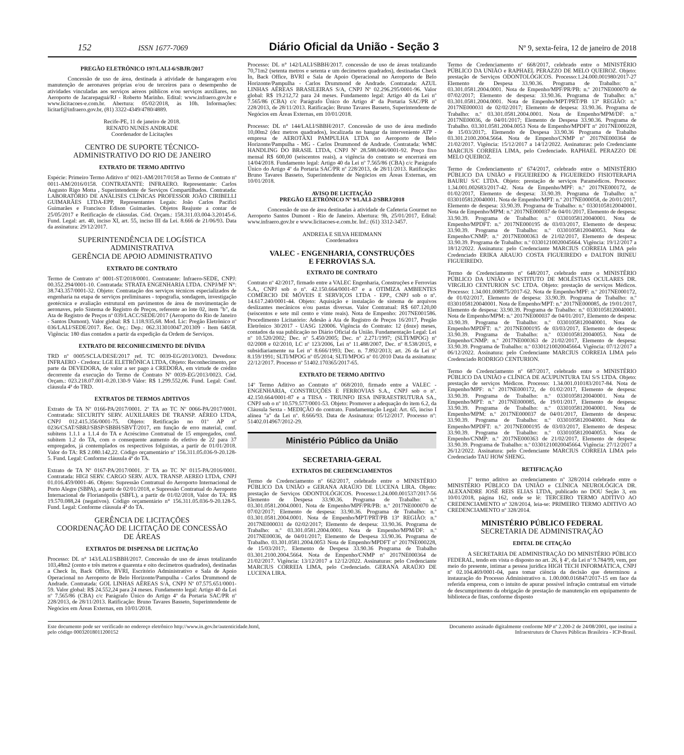152 ISSN 1677-7069 Diário Oficial da União - Seção 3 Nº 9, sexta-feira, 12 de janeiro de 2018
PREGÃO ELETRÔNICO 197/LALI-6/SBJR/2017
Concessão de uso de área, destinada à atividade de hangaragem e/ou manutenção de aeronaves próprias e/ou de terceiros para o desempenho de atividades vinculadas aos serviços aéreos públicos e/ou serviços auxiliares, no Aeroporto de Jacarepaguá/RJ - Roberto Marinho. Edital: www.infraero.gov.br e www.licitacoes-e.com.br. Abertura: 05/02/2018, às 10h. Informações: licitarf@infraero.gov.br, (81) 3322-4349/4780/4889.
Recife-PE, 11 de janeiro de 2018.
RENATO NUNES ANDRADE
Coordenador de Licitações
CENTRO DE SUPORTE TÉCNICO-
ADMINISTRATIVO DO RIO DE JANEIRO
EXTRATO DE TERMO ADITIVO
Espécie: Primeiro Termo Aditivo nº 0021-AM/2017/0158 ao Termo de Contrato nº 0011-AM/2016/0158. CONTRATANTE: INFRAERO. Representante: Carlos Augusto Rigo Motta , Superintendente de Serviços Compartilhados. Contratada: LABORATÓRIO DE ANÁLISES CLÍNICAS PROFESSOR JOÃO CIRIBELLI GUIMARÃES LTDA-EPP, Representantes Legais: João Carlos Pacifici Guimarães e Francisco Edison Guimarães. Objetos Reajuste a contar de 25/05/2017 e Retificação de cláusulas. Cód. Orçam.: 158.311.03.004-3.20145-6. Fund. Legal: art. 40, inciso XI, art. 55, inciso III da Lei. 8.666 de 21/06/93. Data da assinatura: 29/12/2017.
SUPERINTENDÊNCIA DE LOGÍSTICA
ADMINISTRATIVA
GERÊNCIA DE APOIO ADMINISTRATIVO
EXTRATO DE CONTRATO
Termo de Contrato nº 0001-ST/2018/0001. Contratante: Infraero-SEDE, CNPJ: 00.352.294/0001-10. Contratada: STRATA ENGENHARIA LTDA. CNPJ/MF N°: 38.743.357/0001-32. Objeto: Contratação dos serviços técnicos especializados de engenharia na etapa de serviços preliminares - topografia, sondagem, investigação geotécnica e avaliação estrutural em pavimentos de área de movimentação de aeronaves, pelo Sistema de Registro de Preços, referente ao lote 02, item "b", da Ata de Registro de Preços nº 039/LACC/SEDE/2017 (Aeroporto do Rio de Janeiro - Santos Dumont). Valor global: R$ 1.118.935,68. Mod. Lic: Pregão Eletrônico nº 036/LALI/SEDE/2017. Rec. Orç.: Dep.: 062.313010047.201309 - Item 64658. Vigência: 180 dias contados a partir da expedição da Ordem de Serviços.
EXTRATO DE RECONHECIMENTO DE DÍVIDA
TRD nº 0005/SCLA/DESE/2017 ref. TC 0039-EG/2013/0023. Devedora: INFRAERO - Credora: LGE ELETRÔNICA LTDA, Objeto: Reconhecimento, por parte da DEVEDORA, de valor a ser pago à CREDORA, em virtude de crédito decorrente da execução do Termo de Contrato Nº 0039-EG/2013/0023. Cód. Orçam.: 023.218.07.001-0.20.130-9 Valor: R$ 1.299.552,06. Fund. Legal: Conf. cláusula 4ª do TRD.
EXTRATOS DE TERMOS ADITIVOS
Extrato de TA Nº 0166-PA/2017/0001. 2º TA ao TC Nº 0066-PA/2017/0001. Contratada: SECURITY SERV. AUXILIARES DE TRANSP. AÉREO LTDA, CNPJ 012.415.356/0001-75. Objeto: Retificação no 01º AP nº 0236/CSAT/SBRJ/SBSP/SBBH/SBVT/2017, em função de erro material, conf. subitens 1.1.1 a 1.1.4 do TA e Acréscimo Contratual de 15 empregados, conf. subitem 1.2 do TA, com o consequente aumento do efetivo de 22 para 37 empregados, já contemplados os respectivos folguistas, a partir de 01/01/2018. Valor do TA: R$ 2.080.142,22. Código orçamentário nº 156.311.05.036-9-20.128-5. Fund. Legal: Conforme cláusula 4ª do TA.
Extrato de TA Nº 0167-PA/2017/0001. 3º TA ao TC Nº 0115-PA/2016/0001. Contratada: HIGI SERV. CARGO SERV. AUX. TRANSP. AEREO LTDA, CNPJ 01.016.459/0001-46. Objeto: Supressão Contratual do Aeroporto Internacional de Porto Alegre (SBPA), a partir de 02/01/2018, e Supressão Contratual do Aeroporto Internacional de Florianópolis (SBFL), a partir de 01/02/2018, Valor do TA: R$ 19.570.088,24 (negativos). Código orçamentário n° 156.311.05.036-9-20.128-5. Fund. Legal: Conforme cláusula 4ª do TA.
GERÊNCIA DE LICITAÇÕES
COORDENAÇÃO DE LICITAÇÃO DE CONCESSÃO
DE ÁREAS
EXTRATOS DE DISPENSA DE LICITAÇÃO
Processo: DL n° 143/LALI/SBBH/2017. Concessão de uso de áreas totalizando 103,48m2 (cento e três metros e quarenta e oito decímetros quadrados), destinadas a Check In, Back Office, BVRI, Escritório Administrativo e Sala de Apoio Operacional no Aeroporto de Belo Horizonte/Pampulha - Carlos Drummond de Andrade. Contratada: GOL LINHAS AÉREAS S/A, CNPJ Nº 07.575.651/0001-59. Valor global: R$ 24.552,24 para 24 meses. Fundamento legal: Artigo 40 da Lei nº 7.565/86 (CBA) c/c Parágrafo Único do Artigo 4º da Portaria SAC/PR nº 228/2013, de 28/11/2013. Ratificação: Bruno Tavares Basseto, Superintendente de Negócios em Áreas Externas, em 10/01/2018.
Processo: DL n° 142/LALI/SBBH/2017. concessão de uso de áreas totalizando 70,71m2 (setenta metros e setenta e um decímetros quadrados), destinadas Check In, Back Office, BVRI e Sala de Apoio Operacional no Aeroporto de Belo Horizonte/Pampulha - Carlos Drummond de Andrade. Contratada: AZUL LINHAS AÉREAS BRASILEIRAS S/A, CNPJ Nº 02.296.295/0001-96. Valor global: R$ 19.212,72 para 24 meses. Fundamento legal: Artigo 40 da Lei nº 7.565/86 (CBA) c/c Parágrafo Único do Artigo 4º da Portaria SAC/PR nº 228/2013, de 28/11/2013. Ratificação: Bruno Tavares Basseto, Superintendente de Negócios em Áreas Externas, em 10/01/2018.
Processo: DL n° 144/LALI/SBBH/2017. Concessão de uso de área medindo 10,00m2 (dez metros quadrados), localizada no hangar da interveniente ATP - empresa de AEROTÁXI PAMPULHA LTDA no Aeroporto de Belo Horizonte/Pampulha - MG - Carlos Drummond de Andrade. Contratada: WMC HANDLING DO BRASIL LTDA, CNPJ Nº 28.588.046/0001-92. Preço fixo mensal R$ 600,00 (seiscentos reais), a vigência do contrato se encerrará em 14/04/2018. Fundamento legal: Artigo 40 da Lei nº 7.565/86 (CBA) c/c Parágrafo Único do Artigo 4º da Portaria SAC/PR nº 228/2013, de 28/11/2013. Ratificação: Bruno Tavares Basseto, Superintendente de Negócios em Áreas Externas, em 10/01/2018.
AVISO DE LICITAÇÃO
PREGÃO ELETRÔNICO Nº 9/LALI-2/SBRJ/2018
Concessão de uso de área destinadas à atividade de Cafeteria Gourmet no Aeroporto Santos Dumont - Rio de Janeiro. Abertura: 9h, 25/01/2017, Edital: www.infraero.gov.br e www.licitacoes-e.com.br. Inf.: (61) 3312-3457.
ANDREIA E SILVA HEIDMANN
Coordenadora
VALEC - ENGENHARIA, CONSTRUÇÕES
E FERROVIAS S.A.
EXTRATO DE CONTRATO
Contrato nº 42/2017, firmado entre a VALEC Engenharia, Construções e Ferrovias S.A., CNPJ sob o nº. 42.150.664/0001-87 e a OTIMIZA AMBIENTES COMÉRCIO DE MÓVEIS E SERVIÇOS LTDA - EPP., CNPJ sob o nº. 14.617.240/0001-44. Objeto: Aquisição e instalação de sistema de arquivos deslizantes mecânicos e/ou pastas diversas. Valor Contratual: R$ 607.120,00 (seiscentos e sete mil cento e vinte reais). Nota de Empenho: 2017NE001586. Procedimento Licitatório: Adesão à Ata de Registro de Preços 16/2017, Pregão Eletrônico 30/2017 - UASG 120006. Vigência do Contrato: 12 (doze) meses, contados da sua publicação no Diário Oficial da União. Fundamentação Legal: Lei nº 10.520/2002; Dec. nº 5.450/2005; Dec. nº 2.271/1997; (SLTI/MPOG) nº 02/2008 e 02/2010, LC nº 123/2006, Lei nº 11.488/2007, Dec. nº 8.538/2015, e subsidiariamente na Lei nº 8.666/1993; Dec. n. 7.892/2013; art. 26 da Lei nº 8.159/1991; SLTI/MPOG nº 05/2014; SLTI/MPOG nº 01/2010 Data da assinatura: 22/12/2017. Processo nº 51402.170365/2017-65.
EXTRATO DE TERMO ADITIVO
14º Termo Aditivo ao Contrato nº 068/2010, firmado entre a VALEC - ENGENHARIA, CONSTRUÇÕES E FERROVIAS S.A., CNPJ sob o nº. 42.150.664/0001-87 e a TIISA - TRIUNFO IESA INFRAESTRUTURA SA., CNPJ sob o nº 10.579.577/0001-53. Objeto: Promover a adequação do item 6.2, da Cláusula Sexta - MEDIÇÃO do contrato. Fundamentação Legal: Art. 65, inciso I alínea "a" da Lei nº. 8.666/93. Data de Assinatura: 05/12/2017. Processo nº: 51402.014967/2012-29.
Ministério Público da União
SECRETARIA-GERAL
EXTRATOS DE CREDENCIAMENTOS
Termo de Credenciamento nº 662/2017, celebrado entre o MINISTÉRIO PÚBLICO DA UNIÃO e GERANA ARAÚJO DE LUCENA LIRA. Objeto: prestação de Serviços ODONTOLÓGICOS. Processo:1.24.000.001537/2017-56 Elemento de Despesa 33.90.36. Programa de Trabalho: n.º 03.301.0581.2004.0001. Nota de Empenho/MPF/PR/PB: n.º 2017NE000070 de 07/02/2017; Elemento de despesa: 33.90.36. Programa de Trabalho: n.º 03.301.0581.2004.0001. Nota de Empenho/MPT/PRT/PB 13ª REGIÃO: n.º 2017NE000031 de 02/02/2017; Elemento de despesa: 33.90.36. Programa de Trabalho: n.º 03.301.0581.2004.0001. Nota de Empenho/MPM/DF: n.º 2017NE00036, de 04/01/2017; Elemento de Despesa 33.90.36. Programa de Trabalho. 03.301.0581.2004.0053 Nota de Empenho/MPDFT nº 2017NE000228, de 15/03/2017;. Elemento de Despesa 33.90.36 Programa de Trabalho 03.301.2100.2004.5664. Nota de Empenho/CNMP nº 2017NE000364 de 21/02/2017. Vigência: 13/12/2017 a 12/12/2022. Assinaturas: pelo Credenciante MARCIUS CORREIA LIMA, pelo Credenciado. GERANA ARAÚJO DE LUCENA LIRA.
Termo de Credenciamento nº 668/2017, celebrado entre o MINISTÉRIO PÚBLICO DA UNIÃO e RAPHAEL PERAZZO DE MELO QUEIROZ. Objeto: prestação de Serviços ODONTOLÓGICOS. Processo:1.24.000.001980/2017-27 Elemento de Despesa 33.90.36. Programa de Trabalho: n.º 03.301.0581.2004.0001. Nota de Empenho/MPF/PR/PB: n.º 2017NE000070 de 07/02/2017; Elemento de despesa: 33.90.36. Programa de Trabalho: n.º 03.301.0581.2004.0001. Nota de Empenho/MPT/PRT/PB 13ª REGIÃO: n.º 2017NE000031 de 02/02/2017; Elemento de despesa: 33.90.36. Programa de Trabalho: n.º 03.301.0581.2004.0001. Nota de Empenho/MPM/DF: n.º 2017NE00036, de 04/01/2017; Elemento de Despesa 33.90.36. Programa de Trabalho. 03.301.0581.2004.0053 Nota de Empenho/MPDFT nº 2017NE000228, de 15/03/2017;. Elemendo de Despesa 33.90.36 Programa de Trabalho 03.301.2100.2004.5664. Nota de Empenho/CNMP nº 2017NE000364 de 21/02/2017. Vigência: 15/12/2017 a 14/12/2022. Assinaturas: pelo Credenciante MARCIUS CORREIA LIMA, pelo Credenciado. RAPHAEL PERAZZO DE MELO QUEIROZ.
Termo de Credenciamento nº 674/2017, celebrado entre o MINISTÉRIO PÚBLICO DA UNIÃO e FIGUEIREDO & FIGUEIREDO FISIOTERAPIA BAURU S/C LTDA. Objeto: prestação de serviços Paramédicos. Processo: 1.34.001.002683/2017-42. Nota de Empenho/MPF: n.º 2017NE000172, de 01/02/2017, Elemento de despesa: 33.90.39. Programa de Trabalho: n.º 03301058120040001. Nota de Empenho/MPT: n.º 2017NE000058, de 20/01/2017, Elemento de despesa: 33.90.39. Programa de Trabalho: n.º 03301058120040001. Nota de Empenho/MPM: n.º 2017NE000037 de 04/01/2017, Elemento de despesa: 33.90.39. Programa de Trabalho: n.º 03301058120040001. Nota de Empenho/MPDFT: n.º 2017NE000195 de 03/03/2017, Elemento de despesa: 33.90.39. Programa de Trabalho: n.º 03301058120040053. Nota de Empenho/CNMP: n.º 2017NE000363 de 21/02/2017, Elemento de despesa: 33.90.39. Programa de Trabalho: n.º 03301210020045664. Vigência: 19/12/2017 a 18/12/2022. Assinatura: pelo Credenciante MARCIUS CORREIA LIMA pelo Credenciado ERIKA ARAUJO COSTA FIGUEIREDO e DALTON IRINEU FIGUEIREDO.
Termo de Credenciamento nº 648/2017, celebrado entre o MINISTÉRIO PÚBLICO DA UNIÃO e INSTITUTO DE MOLÉSTIAS OCULARES DR. VIRGILIO CENTURION S/C LTDA. Objeto: prestação de serviços Médicos. Processo: 1.34.001.008875/2017-62. Nota de Empenho/MPF: n.º 2017NE000172, de 01/02/2017, Elemento de despesa: 33.90.39. Programa de Trabalho: n.º 03301058120040001. Nota de Empenho/MPT: n.º 2017NE000085, de 19/01/2017, Elemento de despesa: 33.90.39. Programa de Trabalho: n.º 03301058120040001. Nota de Empenho/MPM: n.º 2017NE000037 de 04/01/2017, Elemento de despesa: 33.90.39. Programa de Trabalho: n.º 03301058120040001. Nota de Empenho/MPDFT: n.º 2017NE000195 de 03/03/2017, Elemento de despesa: 33.90.39. Programa de Trabalho: n.º 03301058120040053. Nota de Empenho/CNMP: n.º 2017NE000363 de 21/02/2017, Elemento de despesa: 33.90.39. Programa de Trabalho: n.º 03301210020045664. Vigência: 07/12/2017 a 06/12/2022. Assinatura: pelo Credenciante MARCIUS CORREIA LIMA pelo Credenciado RODRIGO CENTURION.
Termo de Credenciamento nº 687/2017, celebrado entre o MINISTÉRIO PÚBLICO DA UNIÃO e CLÍNICA DE ACUPUNTURA TAI S/S LTDA. Objeto: prestação de serviços Médicos. Processo: 1.34.001.010183/2017-84. Nota de Empenho/MPF: n.º 2017NE000172, de 01/02/2017, Elemento de despesa: 33.90.39. Programa de Trabalho: n.º 03301058120040001. Nota de Empenho/MPT: n.º 2017NE000085, de 19/01/2017, Elemento de despesa: 33.90.39. Programa de Trabalho: n.º 03301058120040001. Nota de Empenho/MPM: n.º 2017NE000037 de 04/01/2017, Elemento de despesa: 33.90.39. Programa de Trabalho: n.º 03301058120040001. Nota de Empenho/MPDFT: n.º 2017NE000195 de 03/03/2017, Elemento de despesa: 33.90.39. Programa de Trabalho: n.º 03301058120040053. Nota de Empenho/CNMP: n.º 2017NE000363 de 21/02/2017, Elemento de despesa: 33.90.39. Programa de Trabalho: n.º 03301210020045664. Vigência: 27/12/2017 a 26/12/2022. Assinatura: pelo Credenciante MARCIUS CORREIA LIMA pelo Credenciado TAU HOW SHENG.
RETIFICAÇÃO
1º termo aditivo ao credenciamento nº 328/2014 celebrado entre o MINISTÉRIO PÚBLICO DA UNIÃO e CLÍNICA NEUROLÓGICA DR. ALEXANDRE JOSÉ REIS ELIAS LTDA, publicado no DOU Seção 3, em 10/01/2018, página 162, onde se lê: TERCEIRO TERMO ADITIVO AO CREDENCIAMENTO nº 328/2014, leia-se: PRIMEIRO TERMO ADITIVO AO CREDENCIAMENTO nº 328/2014.
MINISTÉRIO PÚBLICO FEDERAL
SECRETARIA DE ADMINISTRAÇÃO
EDITAL DE CITAÇÃO
A SECRETARIA DE ADMINISTRAÇÃO DO MINISTÉRIO PÚBLICO FEDERAL, tendo em vista o disposto no art. 26, § 4º, da Lei nº 9.784/99, vem, por meio do presente, intimar a pessoa jurídica HIGH TECH INFORMÁTICA, CNPJ nº 02.104.469/0001-04, para tomar ciência da decisão que determinou a instauração do Processo Administrativo n. 1.00.000.016847/2017-15 em face da referida empresa, com o intuito de apurar possível infração contratual em virtude de descumprimento da obrigação de prestação de manutenção em equipamento de biblioteca de fitas, conforme disposto
Este documento pode ser verificado no endereço eletrônico http://www.in.gov.br/autenticidade.html,
pelo código 00032018011200152
Documento assinado digitalmente conforme MP nº 2.200-2 de 24/08/2001, que institui a
Infraestrutura de Chaves Públicas Brasileira - ICP-Brasil.